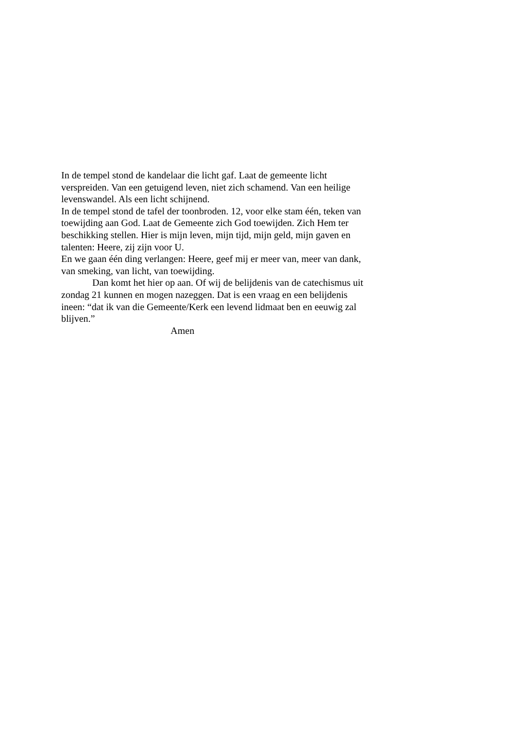In de tempel stond de kandelaar die licht gaf. Laat de gemeente licht verspreiden. Van een getuigend leven, niet zich schamend. Van een heilige levenswandel. Als een licht schijnend.
In de tempel stond de tafel der toonbroden. 12, voor elke stam één, teken van toewijding aan God. Laat de Gemeente zich God toewijden. Zich Hem ter beschikking stellen. Hier is mijn leven, mijn tijd, mijn geld, mijn gaven en talenten: Heere, zij zijn voor U.
En we gaan één ding verlangen: Heere, geef mij er meer van, meer van dank, van smeking, van licht, van toewijding.
Dan komt het hier op aan. Of wij de belijdenis van de catechismus uit zondag 21 kunnen en mogen nazeggen. Dat is een vraag en een belijdenis ineen: “dat ik van die Gemeente/Kerk een levend lidmaat ben en eeuwig zal blijven.”
Amen